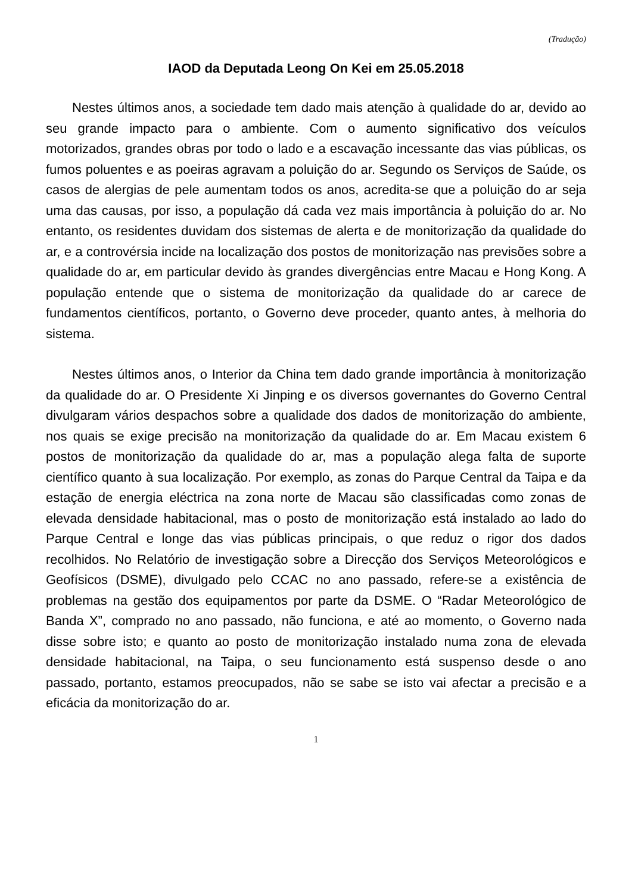(Tradução)
IAOD da Deputada Leong On Kei em 25.05.2018
Nestes últimos anos, a sociedade tem dado mais atenção à qualidade do ar, devido ao seu grande impacto para o ambiente. Com o aumento significativo dos veículos motorizados, grandes obras por todo o lado e a escavação incessante das vias públicas, os fumos poluentes e as poeiras agravam a poluição do ar. Segundo os Serviços de Saúde, os casos de alergias de pele aumentam todos os anos, acredita-se que a poluição do ar seja uma das causas, por isso, a população dá cada vez mais importância à poluição do ar. No entanto, os residentes duvidam dos sistemas de alerta e de monitorização da qualidade do ar, e a controvérsia incide na localização dos postos de monitorização nas previsões sobre a qualidade do ar, em particular devido às grandes divergências entre Macau e Hong Kong. A população entende que o sistema de monitorização da qualidade do ar carece de fundamentos científicos, portanto, o Governo deve proceder, quanto antes, à melhoria do sistema.
Nestes últimos anos, o Interior da China tem dado grande importância à monitorização da qualidade do ar. O Presidente Xi Jinping e os diversos governantes do Governo Central divulgaram vários despachos sobre a qualidade dos dados de monitorização do ambiente, nos quais se exige precisão na monitorização da qualidade do ar. Em Macau existem 6 postos de monitorização da qualidade do ar, mas a população alega falta de suporte científico quanto à sua localização. Por exemplo, as zonas do Parque Central da Taipa e da estação de energia eléctrica na zona norte de Macau são classificadas como zonas de elevada densidade habitacional, mas o posto de monitorização está instalado ao lado do Parque Central e longe das vias públicas principais, o que reduz o rigor dos dados recolhidos. No Relatório de investigação sobre a Direcção dos Serviços Meteorológicos e Geofísicos (DSME), divulgado pelo CCAC no ano passado, refere-se a existência de problemas na gestão dos equipamentos por parte da DSME. O “Radar Meteorológico de Banda X”, comprado no ano passado, não funciona, e até ao momento, o Governo nada disse sobre isto; e quanto ao posto de monitorização instalado numa zona de elevada densidade habitacional, na Taipa, o seu funcionamento está suspenso desde o ano passado, portanto, estamos preocupados, não se sabe se isto vai afectar a precisão e a eficácia da monitorização do ar.
1